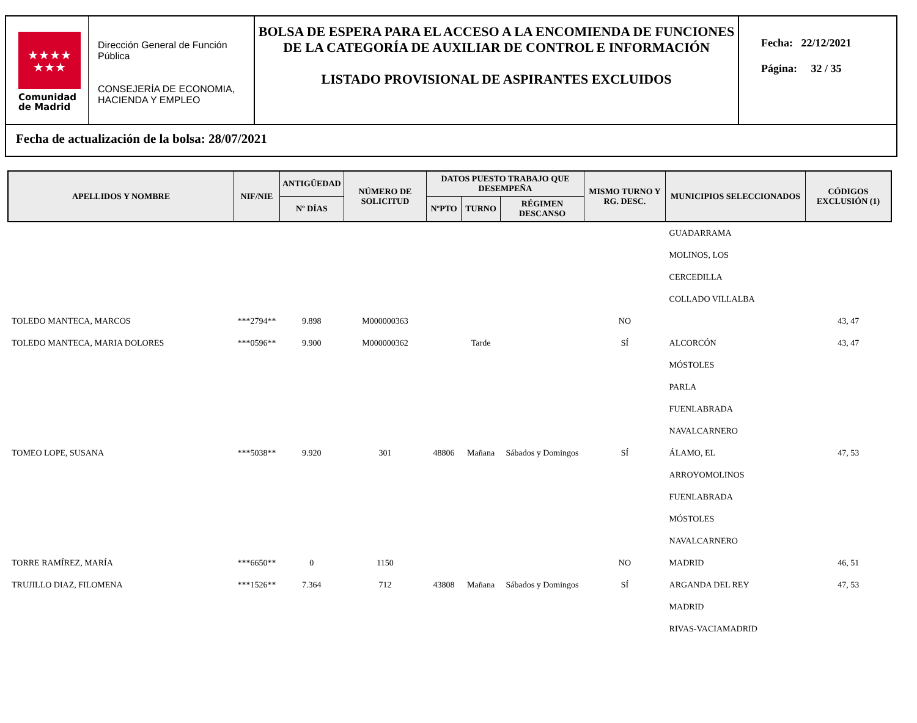★★★★
★★★
Comunidad
de Madrid
Dirección General de Función Pública
CONSEJERÍA DE ECONOMIA, HACIENDA Y EMPLEO
BOLSA DE ESPERA PARA EL ACCESO A LA ENCOMIENDA DE FUNCIONES DE LA CATEGORÍA DE AUXILIAR DE CONTROL E INFORMACIÓN
LISTADO PROVISIONAL DE ASPIRANTES EXCLUIDOS
Fecha: 22/12/2021
Página: 32 / 35
Fecha de actualización de la bolsa: 28/07/2021
| APELLIDOS Y NOMBRE | NIF/NIE | ANTIGÜEDAD | NÚMERO DE SOLICITUD | DATOS PUESTO TRABAJO QUE DESEMPEÑA | | | MISMO TURNO Y RG. DESC. | MUNICIPIOS SELECCIONADOS | CÓDIGOS EXCLUSIÓN (1) |
| --- | --- | --- | --- | --- | --- | --- | --- | --- | --- |
| | | Nº DÍAS | | NºPTO | TURNO | RÉGIMEN DESCANSO | | | |
| | | | | | | | | GUADARRAMA | |
| | | | | | | | | MOLINOS, LOS | |
| | | | | | | | | CERCEDILLA | |
| | | | | | | | | COLLADO VILLALBA | |
| TOLEDO MANTECA, MARCOS | ***2794** | 9.898 | M000000363 | | | | NO | | 43, 47 |
| TOLEDO MANTECA, MARIA DOLORES | ***0596** | 9.900 | M000000362 | | Tarde | | SÍ | ALCORCÓN | 43, 47 |
| | | | | | | | | MÓSTOLES | |
| | | | | | | | | PARLA | |
| | | | | | | | | FUENLABRADA | |
| | | | | | | | | NAVALCARNERO | |
| TOMEO LOPE, SUSANA | ***5038** | 9.920 | 301 | 48806 | Mañana | Sábados y Domingos | SÍ | ÁLAMO, EL | 47, 53 |
| | | | | | | | | ARROYOMOLINOS | |
| | | | | | | | | FUENLABRADA | |
| | | | | | | | | MÓSTOLES | |
| | | | | | | | | NAVALCARNERO | |
| TORRE RAMÍREZ, MARÍA | ***6650** | 0 | 1150 | | | | NO | MADRID | 46, 51 |
| TRUJILLO DIAZ, FILOMENA | ***1526** | 7.364 | 712 | 43808 | Mañana | Sábados y Domingos | SÍ | ARGANDA DEL REY | 47, 53 |
| | | | | | | | | MADRID | |
| | | | | | | | | RIVAS-VACIAMADRID | |